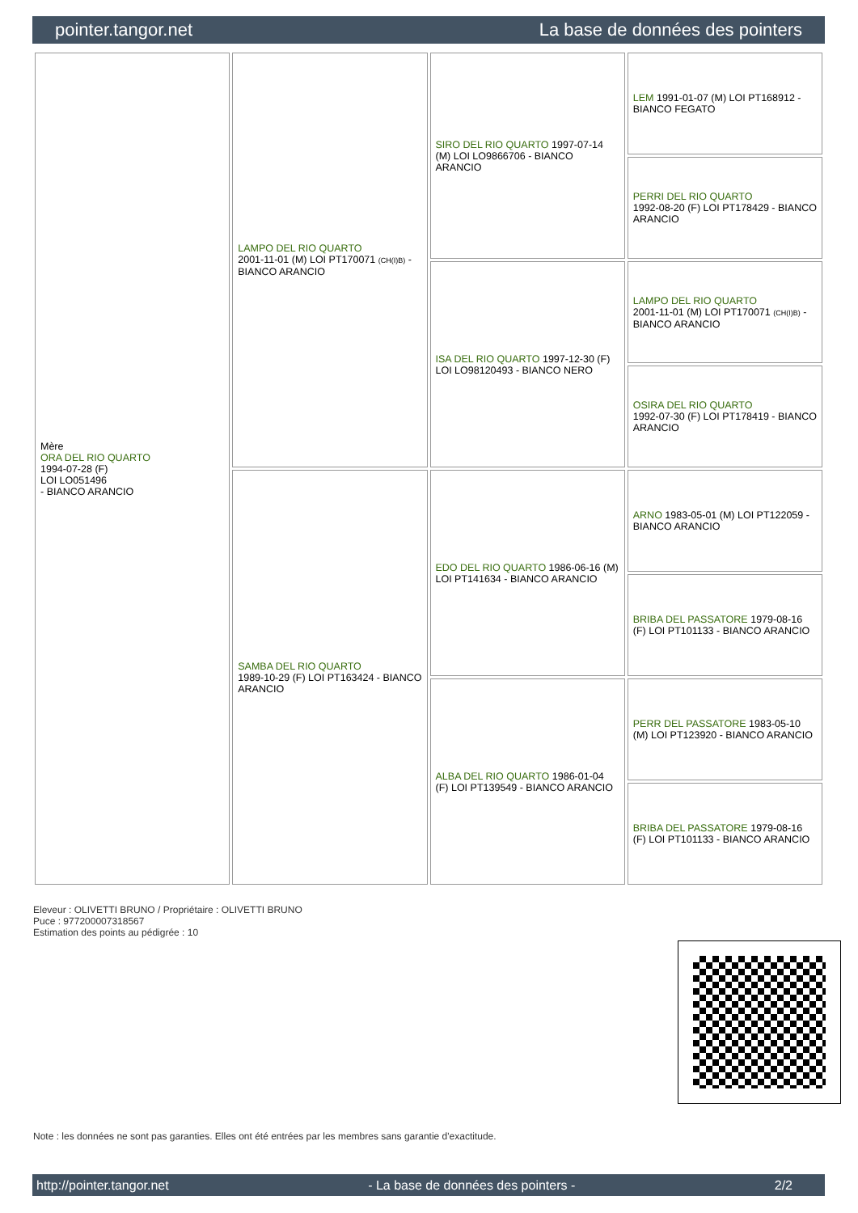pointer.tangor.net La base de données des pointers
| Mère ORA DEL RIO QUARTO 1994-07-28 (F) LOI LO051496 - BIANCO ARANCIO | LAMPO DEL RIO QUARTO 2001-11-01 (M) LOI PT170071 (CH(I)B) - BIANCO ARANCIO | SIRO DEL RIO QUARTO 1997-07-14 (M) LOI LO9866706 - BIANCO ARANCIO | LEM 1991-01-07 (M) LOI PT168912 - BIANCO FEGATO |
| | | | PERRI DEL RIO QUARTO 1992-08-20 (F) LOI PT178429 - BIANCO ARANCIO |
| | | ISA DEL RIO QUARTO 1997-12-30 (F) LOI LO98120493 - BIANCO NERO | LAMPO DEL RIO QUARTO 2001-11-01 (M) LOI PT170071 (CH(I)B) - BIANCO ARANCIO |
| | | | OSIRA DEL RIO QUARTO 1992-07-30 (F) LOI PT178419 - BIANCO ARANCIO |
| | SAMBA DEL RIO QUARTO 1989-10-29 (F) LOI PT163424 - BIANCO ARANCIO | EDO DEL RIO QUARTO 1986-06-16 (M) LOI PT141634 - BIANCO ARANCIO | ARNO 1983-05-01 (M) LOI PT122059 - BIANCO ARANCIO |
| | | | BRIBA DEL PASSATORE 1979-08-16 (F) LOI PT101133 - BIANCO ARANCIO |
| | | ALBA DEL RIO QUARTO 1986-01-04 (F) LOI PT139549 - BIANCO ARANCIO | PERR DEL PASSATORE 1983-05-10 (M) LOI PT123920 - BIANCO ARANCIO |
| | | | BRIBA DEL PASSATORE 1979-08-16 (F) LOI PT101133 - BIANCO ARANCIO |
Eleveur : OLIVETTI BRUNO / Propriétaire : OLIVETTI BRUNO
Puce : 977200007318567
Estimation des points au pédigrée : 10
Note : les données ne sont pas garanties. Elles ont été entrées par les membres sans garantie d'exactitude.
http://pointer.tangor.net - La base de données des pointers - 2/2